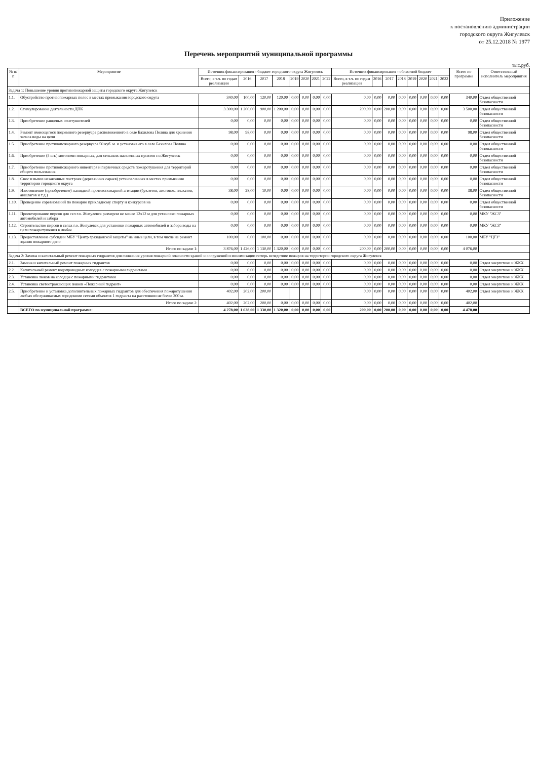Приложение
к постановлению администрации
городского округа Жигулевск
от 25.12.2018 № 1977
Перечень мероприятий муниципальной программы
тыс.руб.
| № п/п | Мероприятие | Источник финансирования - бюджет городского округа Жигулевск | | | | | | | | Источник финансирования - областной бюджет | | | | | | | | Всего по программе | Ответственный исполнитель мероприятия |
| --- | --- | --- | --- | --- | --- | --- | --- | --- | --- | --- | --- | --- | --- | --- | --- | --- | --- | --- | --- |
| | | Всего, в т.ч. по годам реализации | 2016 | 2017 | 2018 | 2019 | 2020 | 2021 | 2022 | Всего, в т.ч. по годам реализации | 2016 | 2017 | 2018 | 2019 | 2020 | 2021 | 2022 | | |
| Задача 1: Повышение уровня противопожарной защиты городского округа Жигулевск | | | | | | | | | | | | | | | | | | | |
| 1.1. | Обустройство противопожарных полос в местах примыкания городского округа | 340,00 | 100,00 | 120,00 | 120,00 | 0,00 | 0,00 | 0,00 | 0,00 | 0,00 | 0,00 | 0,00 | 0,00 | 0,00 | 0,00 | 0,00 | 0,00 | 340,00 | Отдел общественной безопасности |
| 1.2. | Стимулирование деятельности ДПК | 3 300,00 | 1 200,00 | 900,00 | 1 200,00 | 0,00 | 0,00 | 0,00 | 0,00 | 200,00 | 0,00 | 200,00 | 0,00 | 0,00 | 0,00 | 0,00 | 0,00 | 3 500,00 | Отдел общественной безопасности |
| 1.3. | Приобретение ранцевых огнетушителей | 0,00 | 0,00 | 0,00 | 0,00 | 0,00 | 0,00 | 0,00 | 0,00 | 0,00 | 0,00 | 0,00 | 0,00 | 0,00 | 0,00 | 0,00 | 0,00 | 0,00 | Отдел общественной безопасности |
| 1.4. | Ремонт имеющегося подземного резервуара расположенного в селе Бахилова Поляна для хранения запаса воды на цели | 98,00 | 98,00 | 0,00 | 0,00 | 0,00 | 0,00 | 0,00 | 0,00 | 0,00 | 0,00 | 0,00 | 0,00 | 0,00 | 0,00 | 0,00 | 0,00 | 98,00 | Отдел общественной безопасности |
| 1.5. | Приобретение противопожарного резервуара 50 куб. м. и установка его в селе Бахилова Поляна | 0,00 | 0,00 | 0,00 | 0,00 | 0,00 | 0,00 | 0,00 | 0,00 | 0,00 | 0,00 | 0,00 | 0,00 | 0,00 | 0,00 | 0,00 | 0,00 | 0,00 | Отдел общественной безопасности |
| 1.6. | Приобретение (5 шт.) мотопомп пожарных, для сельских населенных пунктов г.о.Жигулевск | 0,00 | 0,00 | 0,00 | 0,00 | 0,00 | 0,00 | 0,00 | 0,00 | 0,00 | 0,00 | 0,00 | 0,00 | 0,00 | 0,00 | 0,00 | 0,00 | 0,00 | Отдел общественной безопасности |
| 1.7. | Приобретение противопожарного инвентаря и первичных средств пожаротушения для территорий общего пользования. | 0,00 | 0,00 | 0,00 | 0,00 | 0,00 | 0,00 | 0,00 | 0,00 | 0,00 | 0,00 | 0,00 | 0,00 | 0,00 | 0,00 | 0,00 | 0,00 | 0,00 | Отдел общественной безопасности |
| 1.8. | Снос и вывоз незаконных построек (деревянных сараев) установленных в местах примыкания территории городского округа | 0,00 | 0,00 | 0,00 | 0,00 | 0,00 | 0,00 | 0,00 | 0,00 | 0,00 | 0,00 | 0,00 | 0,00 | 0,00 | 0,00 | 0,00 | 0,00 | 0,00 | Отдел общественной безопасности |
| 1.9. | Изготовление (приобретение) наглядной противопожарной агитации (буклетов, листовок, плакатов, аншлагов и т.д.) | 38,00 | 28,00 | 10,00 | 0,00 | 0,00 | 0,00 | 0,00 | 0,00 | 0,00 | 0,00 | 0,00 | 0,00 | 0,00 | 0,00 | 0,00 | 0,00 | 38,00 | Отдел общественной безопасности |
| 1.10. | Проведение соревнований по пожарно прикладному спорту и конкурсов на | 0,00 | 0,00 | 0,00 | 0,00 | 0,00 | 0,00 | 0,00 | 0,00 | 0,00 | 0,00 | 0,00 | 0,00 | 0,00 | 0,00 | 0,00 | 0,00 | 0,00 | Отдел общественной безопасности |
| 1.11. | Проектирование пирсов для сел г.о. Жигулевск размером не менее 12х12 м для установки пожарных автомобилей и забора | 0,00 | 0,00 | 0,00 | 0,00 | 0,00 | 0,00 | 0,00 | 0,00 | 0,00 | 0,00 | 0,00 | 0,00 | 0,00 | 0,00 | 0,00 | 0,00 | 0,00 | МКУ "ЖСЗ" |
| 1.12. | Строительство пирсов в селах г.о. Жигулевск для установки пожарных автомобилей и забора воды на цели пожаротушения в любое | 0,00 | 0,00 | 0,00 | 0,00 | 0,00 | 0,00 | 0,00 | 0,00 | 0,00 | 0,00 | 0,00 | 0,00 | 0,00 | 0,00 | 0,00 | 0,00 | 0,00 | МКУ "ЖСЗ" |
| 1.13. | Предоставление субсидии МБУ "Центр гражданской защиты" на иные цели, в том числе на ремонт здания пожарного депо | 100,00 | 0,00 | 100,00 | 0,00 | 0,00 | 0,00 | 0,00 | 0,00 | 0,00 | 0,00 | 0,00 | 0,00 | 0,00 | 0,00 | 0,00 | 0,00 | 100,00 | МБУ "ЦГЗ" |
| | Итого по задаче 1: | 3 876,00 | 1 426,00 | 1 130,00 | 1 320,00 | 0,00 | 0,00 | 0,00 | 0,00 | 200,00 | 0,00 | 200,00 | 0,00 | 0,00 | 0,00 | 0,00 | 0,00 | 4 076,00 | |
| Задача 2: Замена и капитальный ремонт пожарных гидрантов для снижения уровня пожарной опасности зданий и сооружений и минимизации потерь вследствие пожаров на территории городского округа Жигулевск | | | | | | | | | | | | | | | | | | | |
| 2.1. | Замена и капитальный ремонт пожарных гидрантов | 0,00 | 0,00 | 0,00 | 0,00 | 0,00 | 0,00 | 0,00 | 0,00 | 0,00 | 0,00 | 0,00 | 0,00 | 0,00 | 0,00 | 0,00 | 0,00 | 0,00 | Отдел энергетики и ЖКХ |
| 2.2. | Капитальный ремонт водопроводных колодцев с пожарными гидрантами | 0,00 | 0,00 | 0,00 | 0,00 | 0,00 | 0,00 | 0,00 | 0,00 | 0,00 | 0,00 | 0,00 | 0,00 | 0,00 | 0,00 | 0,00 | 0,00 | 0,00 | Отдел энергетики и ЖКХ |
| 2.3. | Установка люков на колодцы с пожарными гидрантами | 0,00 | 0,00 | 0,00 | 0,00 | 0,00 | 0,00 | 0,00 | 0,00 | 0,00 | 0,00 | 0,00 | 0,00 | 0,00 | 0,00 | 0,00 | 0,00 | 0,00 | Отдел энергетики и ЖКХ |
| 2.4. | Установка светоотражающих знаков «Пожарный гидрант» | 0,00 | 0,00 | 0,00 | 0,00 | 0,00 | 0,00 | 0,00 | 0,00 | 0,00 | 0,00 | 0,00 | 0,00 | 0,00 | 0,00 | 0,00 | 0,00 | 0,00 | Отдел энергетики и ЖКХ |
| 2.5. | Приобретение и установка дополнительных пожарных гидрантов для обеспечения пожаротушения любых обслуживаемых городскими сетями объектов 1 гидранта на расстоянии не более 200 м. | 402,00 | 202,00 | 200,00 | | | | | | 0,00 | 0,00 | 0,00 | 0,00 | 0,00 | 0,00 | 0,00 | 0,00 | 402,00 | Отдел энергетики и ЖКХ |
| | Итого по задаче 2: | 402,00 | 202,00 | 200,00 | 0,00 | 0,00 | 0,00 | 0,00 | 0,00 | 0,00 | 0,00 | 0,00 | 0,00 | 0,00 | 0,00 | 0,00 | 0,00 | 402,00 | |
| | ВСЕГО по муниципальной программе: | 4 278,00 | 1 628,00 | 1 330,00 | 1 320,00 | 0,00 | 0,00 | 0,00 | 0,00 | 200,00 | 0,00 | 200,00 | 0,00 | 0,00 | 0,00 | 0,00 | 0,00 | 4 478,00 | |